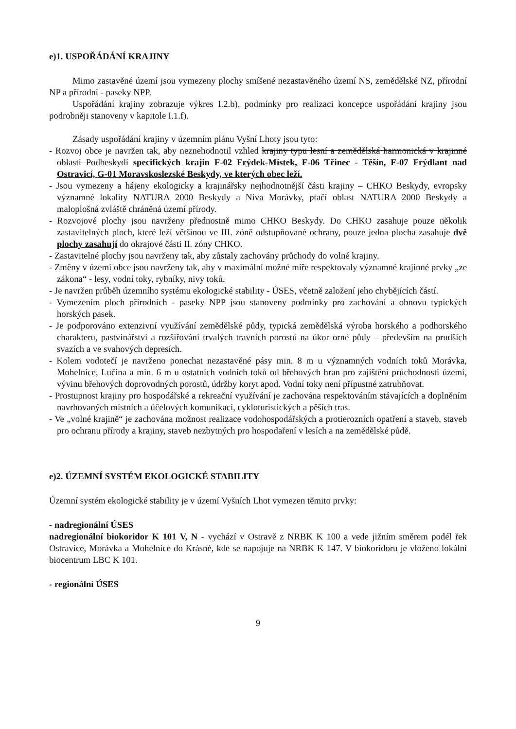e)1. USPOŘÁDÁNÍ KRAJINY
Mimo zastavěné území jsou vymezeny plochy smíšené nezastavěného území NS, zemědělské NZ, přírodní NP a přírodní - paseky NPP.
Uspořádání krajiny zobrazuje výkres I.2.b), podmínky pro realizaci koncepce uspořádání krajiny jsou podrobněji stanoveny v kapitole I.1.f).
Zásady uspořádání krajiny v územním plánu Vyšní Lhoty jsou tyto:
- Rozvoj obce je navržen tak, aby neznehodnotil vzhled krajiny typu lesní a zemědělská harmonická v krajinné oblasti Podbeskydí specifických krajin F-02 Frýdek-Místek, F-06 Třinec - Těšín, F-07 Frýdlant nad Ostravicí, G-01 Moravskoslezské Beskydy, ve kterých obec leží.
- Jsou vymezeny a hájeny ekologicky a krajinářsky nejhodnotnější části krajiny – CHKO Beskydy, evropsky významné lokality NATURA 2000 Beskydy a Niva Morávky, ptačí oblast NATURA 2000 Beskydy a maloplošná zvláště chráněná území přírody.
- Rozvojové plochy jsou navrženy přednostně mimo CHKO Beskydy. Do CHKO zasahuje pouze několik zastavitelných ploch, které leží většinou ve III. zóně odstupňované ochrany, pouze jedna plocha zasahuje dvě plochy zasahují do okrajové části II. zóny CHKO.
- Zastavitelné plochy jsou navrženy tak, aby zůstaly zachovány průchody do volné krajiny.
- Změny v území obce jsou navrženy tak, aby v maximální možné míře respektovaly významné krajinné prvky „ze zákona“ - lesy, vodní toky, rybníky, nivy toků.
- Je navržen průběh územního systému ekologické stability - ÚSES, včetně založení jeho chybějících částí.
- Vymezením ploch přírodních - paseky NPP jsou stanoveny podmínky pro zachování a obnovu typických horských pasek.
- Je podporováno extenzivní využívání zemědělské půdy, typická zemědělská výroba horského a podhorského charakteru, pastvinářství a rozšiřování trvalých travních porostů na úkor orné půdy – především na prudších svazích a ve svahových depresích.
- Kolem vodotečí je navrženo ponechat nezastavěné pásy min. 8 m u významných vodních toků Morávka, Mohelnice, Lučina a min. 6 m u ostatních vodních toků od břehových hran pro zajištění průchodnosti území, vývinu břehových doprovodných porostů, údržby koryt apod. Vodní toky není přípustné zatrubňovat.
- Prostupnost krajiny pro hospodářské a rekreační využívání je zachována respektováním stávajících a doplněním navrhovaných místních a účelových komunikací, cykloturistických a pěších tras.
- Ve „volné krajině“ je zachována možnost realizace vodohospodářských a protierozních opatření a staveb, staveb pro ochranu přírody a krajiny, staveb nezbytných pro hospodaření v lesích a na zemědělské půdě.
e)2. ÚZEMNÍ SYSTÉM EKOLOGICKÉ STABILITY
Územní systém ekologické stability je v území Vyšních Lhot vymezen těmito prvky:
- nadregionální ÚSES
nadregionální biokoridor K 101 V, N - vychází v Ostravě z NRBK K 100 a vede jižním směrem podél řek Ostravice, Morávka a Mohelnice do Krásné, kde se napojuje na NRBK K 147. V biokoridoru je vloženo lokální biocentrum LBC K 101.
- regionální ÚSES
9